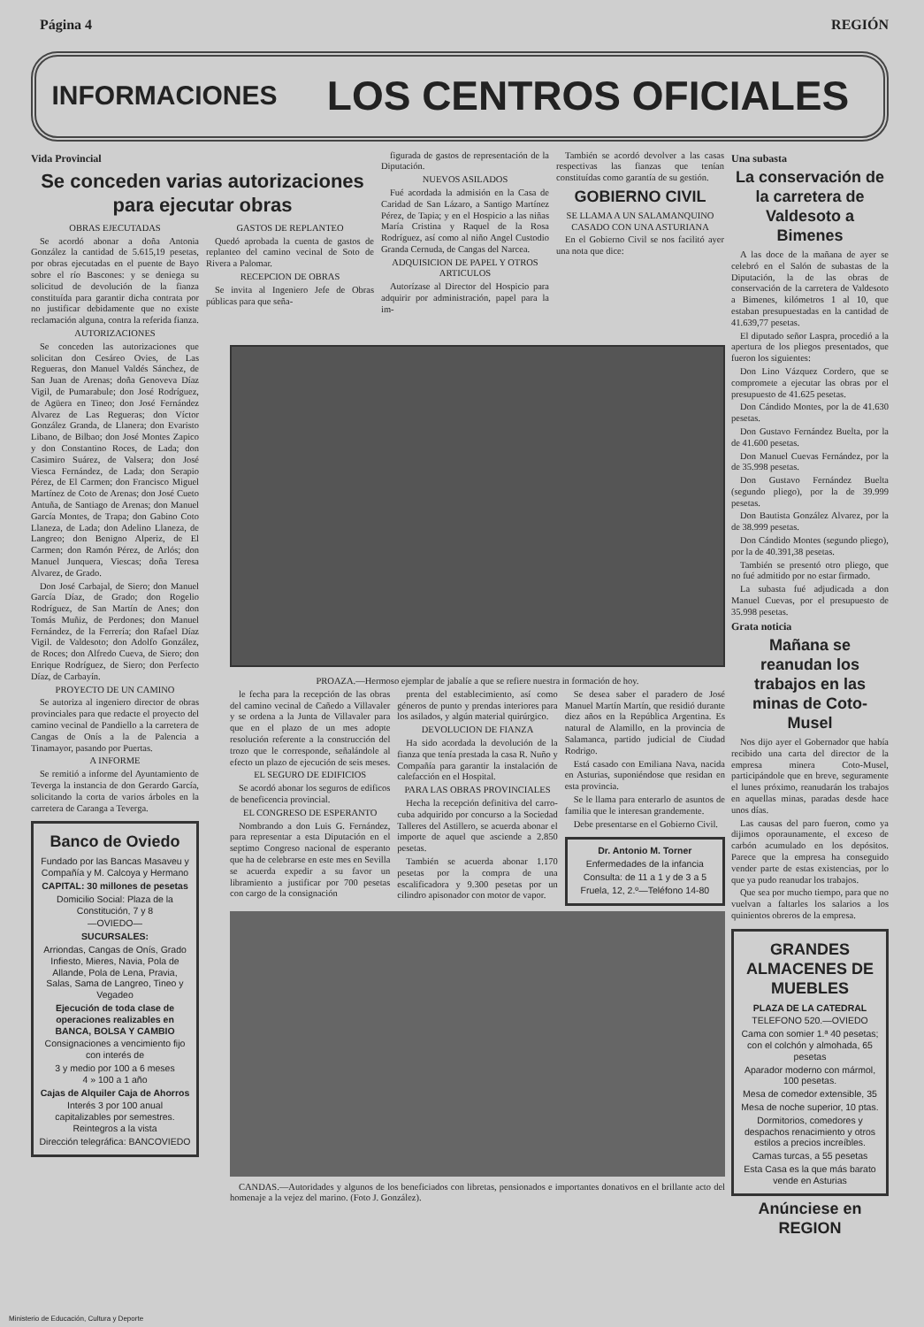Página 4 REGIÓN
INFORMACIONES
LOS CENTROS OFICIALES
Vida Provincial
Se conceden varias autorizaciones para ejecutar obras
OBRAS EJECUTADAS
Se acordó abonar a doña Antonia González la cantidad de 5.615,19 pesetas, por obras ejecutadas en el puente de Bayo sobre el río Bascones: y se deniega su solicitud de devolución de la fianza constituída para garantir dicha contrata por no justificar debidamente que no existe reclamación alguna, contra la referida fianza.
AUTORIZACIONES
Se conceden las autorizaciones que solicitan don Cesáreo Ovies, de Las Regueras, don Manuel Valdés Sánchez, de San Juan de Arenas; doña Genoveva Díaz Vigil, de Pumarabule; don José Rodríguez, de Agüera en Tineo; don José Fernández Alvarez de Las Regueras; don Víctor González Granda, de Llanera; don Evaristo Libano, de Bilbao; don José Montes Zapico y don Constantino Roces, de Lada; don Casimiro Suárez, de Valsera; don José Viesca Fernández, de Lada; don Serapio Pérez, de El Carmen; don Francisco Miguel Martínez de Coto de Arenas; don José Cueto Antuña, de Santiago de Arenas; don Manuel García Montes, de Trapa; don Gabino Coto Llaneza, de Lada; don Adelino Llaneza, de Langreo; don Benigno Alperiz, de El Carmen; don Ramón Pérez, de Arlós; don Manuel Junquera, Viescas; doña Teresa Alvarez, de Grado.
Don José Carbajal, de Siero; don Manuel García Díaz, de Grado; don Rogelio Rodríguez, de San Martín de Anes; don Tomás Muñiz, de Perdones; don Manuel Fernández, de la Ferrería; don Rafael Díaz Vigil. de Valdesoto; don Adolfo González, de Roces; don Alfredo Cueva, de Siero; don Enrique Rodríguez, de Siero; don Perfecto Díaz, de Carbayín.
PROYECTO DE UN CAMINO
Se autoriza al ingeniero director de obras provinciales para que redacte el proyecto del camino vecinal de Pandiello a la carretera de Cangas de Onís a la de Palencia a Tinamayor, pasando por Puertas.
A INFORME
Se remitió a informe del Ayuntamiento de Teverga la instancia de don Gerardo García, solicitando la corta de varios árboles en la carretera de Caranga a Teverga.
Banco de Oviedo
Fundado por las Bancas Masaveu y Compañía y M. Calcoya y Hermano
CAPITAL: 30 millones de pesetas
Domicilio Social: Plaza de la Constitución, 7 y 8
—OVIEDO—
SUCURSALES:
Arriondas, Cangas de Onís, Grado Infiesto, Mieres, Navia, Pola de Allande, Pola de Lena, Pravia, Salas, Sama de Langreo, Tineo y Vegadeo
Ejecución de toda clase de operaciones realizables en BANCA, BOLSA Y CAMBIO
Consignaciones a vencimiento fijo con interés de
3 y medio por 100 a 6 meses
4 » 100 a 1 año
Cajas de Alquiler Caja de Ahorros
Interés 3 por 100 anual capitalizables por semestres. Reintegros a la vista
Dirección telegráfica: BANCOVIEDO
GASTOS DE REPLANTEO
Quedó aprobada la cuenta de gastos de replanteo del camino vecinal de Soto de Rivera a Palomar.
RECEPCION DE OBRAS
Se invita al Ingeniero Jefe de Obras públicas para que seña-
figurada de gastos de representación de la Diputación.
NUEVOS ASILADOS
Fué acordada la admisión en la Casa de Caridad de San Lázaro, a Santigo Martínez Pérez, de Tapia; y en el Hospicio a las niñas María Cristina y Raquel de la Rosa Rodríguez, así como al niño Angel Custodio Granda Cernuda, de Cangas del Narcea.
ADQUISICION DE PAPEL Y OTROS ARTICULOS
Autorízase al Director del Hospicio para adquirir por administración, papel para la im-
También se acordó devolver a las casas respectivas las fianzas que tenían constituídas como garantía de su gestión.
GOBIERNO CIVIL
SE LLAMA A UN SALAMANQUINO CASADO CON UNA ASTURIANA
En el Gobierno Civil se nos facilitó ayer una nota que dice:
Una subasta
La conservación de la carretera de Valdesoto a Bimenes
A las doce de la mañana de ayer se celebró en el Salón de subastas de la Diputación, la de las obras de conservación de la carretera de Valdesoto a Bimenes, kilómetros 1 al 10, que estaban presupuestadas en la cantidad de 41.639,77 pesetas.
El diputado señor Laspra, procedió a la apertura de los pliegos presentados, que fueron los siguientes:
Don Lino Vázquez Cordero, que se compromete a ejecutar las obras por el presupuesto de 41.625 pesetas.
Don Cándido Montes, por la de 41.630 pesetas.
Don Gustavo Fernández Buelta, por la de 41.600 pesetas.
Don Manuel Cuevas Fernández, por la de 35.998 pesetas.
Don Gustavo Fernández Buelta (segundo pliego), por la de 39.999 pesetas.
Don Bautista González Alvarez, por la de 38.999 pesetas.
Don Cándido Montes (segundo pliego), por la de 40.391,38 pesetas.
También se presentó otro pliego, que no fué admitido por no estar firmado.
La subasta fué adjudicada a don Manuel Cuevas, por el presupuesto de 35.998 pesetas.
Grata noticia
Mañana se reanudan los trabajos en las minas de Coto-Musel
Nos dijo ayer el Gobernador que había recibido una carta del director de la empresa minera Coto-Musel, participándole que en breve, seguramente el lunes próximo, reanudarán los trabajos en aquellas minas, paradas desde hace unos días.
Las causas del paro fueron, como ya dijimos oporaunamente, el exceso de carbón acumulado en los depósitos. Parece que la empresa ha conseguido vender parte de estas existencias, por lo que ya pudo reanudar los trabajos.
Que sea por mucho tiempo, para que no vuelvan a faltarles los salarios a los quinientos obreros de la empresa.
GRANDES ALMACENES DE MUEBLES
PLAZA DE LA CATEDRAL
TELEFONO 520.—OVIEDO
Cama con somier 1.ª 40 pesetas; con el colchón y almohada, 65 pesetas
Aparador moderno con mármol, 100 pesetas.
Mesa de comedor extensible, 35
Mesa de noche superior, 10 ptas.
Dormitorios, comedores y despachos renacimiento y otros estilos a precios increíbles.
Camas turcas, a 55 pesetas
Esta Casa es la que más barato vende en Asturias
Anúnciese en REGION
PROAZA.—Hermoso ejemplar de jabalíe a que se refiere nuestra in formación de hoy.
le fecha para la recepción de las obras del camino vecinal de Cañedo a Villavaler y se ordena a la Junta de Villavaler para que en el plazo de un mes adopte resolución referente a la construcción del trozo que le corresponde, señalándole al efecto un plazo de ejecución de seis meses.
EL SEGURO DE EDIFICIOS
Se acordó abonar los seguros de edificos de beneficencia provincial.
EL CONGRESO DE ESPERANTO
Nombrando a don Luis G. Fernández, para representar a esta Diputación en el septimo Congreso nacional de esperanto que ha de celebrarse en este mes en Sevilla se acuerda expedir a su favor un libramiento a justificar por 700 pesetas con cargo de la consignación
prenta del establecimiento, así como géneros de punto y prendas interiores para los asilados, y algún material quirúrgico.
DEVOLUCION DE FIANZA
Ha sido acordada la devolución de la fianza que tenía prestada la casa R. Nuño y Compañía para garantir la instalación de calefacción en el Hospital.
PARA LAS OBRAS PROVINCIALES
Hecha la recepción definitiva del carro-cuba adquirido por concurso a la Sociedad Talleres del Astillero, se acuerda abonar el importe de aquel que asciende a 2.850 pesetas.
También se acuerda abonar 1.170 pesetas por la compra de una escalificadora y 9.300 pesetas por un cilindro apisonador con motor de vapor.
Se desea saber el paradero de José Manuel Martín Martín, que residió durante diez años en la República Argentina. Es natural de Alamillo, en la provincia de Salamanca, partido judicial de Ciudad Rodrigo.
Está casado con Emiliana Nava, nacida en Asturias, suponiéndose que residan en esta provincia.
Se le llama para enterarlo de asuntos de familia que le interesan grandemente.
Debe presentarse en el Gobierno Civil.
Dr. Antonio M. Torner
Enfermedades de la infancia
Consulta: de 11 a 1 y de 3 a 5
Fruela, 12, 2.º—Teléfono 14-80
CANDAS.—Autoridades y algunos de los beneficiados con libretas, pensionados e importantes donativos en el brillante acto del homenaje a la vejez del marino. (Foto J. González).
Ministerio de Educación, Cultura y Deporte